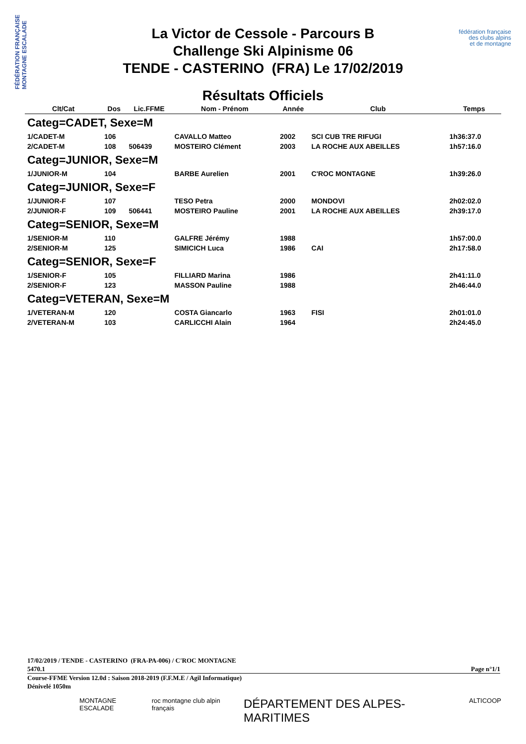FÉDÉRATION FRANÇAISE MONTAGNE ESCALADE
fédération française
des clubs alpins
et de montagne
La Victor de Cessole - Parcours B
Challenge Ski Alpinisme 06
TENDE - CASTERINO (FRA) Le 17/02/2019
Résultats Officiels
| Clt/Cat | Dos | Lic.FFME | Nom - Prénom | Année | Club | Temps |
| --- | --- | --- | --- | --- | --- | --- |
| Categ=CADET, Sexe=M | | | | | | |
| 1/CADET-M | 106 | | CAVALLO Matteo | 2002 | SCI CUB TRE RIFUGI | 1h36:37.0 |
| 2/CADET-M | 108 | 506439 | MOSTEIRO Clément | 2003 | LA ROCHE AUX ABEILLES | 1h57:16.0 |
| Categ=JUNIOR, Sexe=M | | | | | | |
| 1/JUNIOR-M | 104 | | BARBE Aurelien | 2001 | C'ROC MONTAGNE | 1h39:26.0 |
| Categ=JUNIOR, Sexe=F | | | | | | |
| 1/JUNIOR-F | 107 | | TESO Petra | 2000 | MONDOVI | 2h02:02.0 |
| 2/JUNIOR-F | 109 | 506441 | MOSTEIRO Pauline | 2001 | LA ROCHE AUX ABEILLES | 2h39:17.0 |
| Categ=SENIOR, Sexe=M | | | | | | |
| 1/SENIOR-M | 110 | | GALFRE Jérémy | 1988 | | 1h57:00.0 |
| 2/SENIOR-M | 125 | | SIMICICH Luca | 1986 | CAI | 2h17:58.0 |
| Categ=SENIOR, Sexe=F | | | | | | |
| 1/SENIOR-F | 105 | | FILLIARD Marina | 1986 | | 2h41:11.0 |
| 2/SENIOR-F | 123 | | MASSON Pauline | 1988 | | 2h46:44.0 |
| Categ=VETERAN, Sexe=M | | | | | | |
| 1/VETERAN-M | 120 | | COSTA Giancarlo | 1963 | FISI | 2h01:01.0 |
| 2/VETERAN-M | 103 | | CARLICCHI Alain | 1964 | | 2h24:45.0 |
17/02/2019 / TENDE - CASTERINO (FRA-PA-006) / C'ROC MONTAGNE
5470.1 Page n°1/1
Course-FFME Version 12.0d : Saison 2018-2019 (F.F.M.E / Agil Informatique)
Dénivelé 1050m
MONTAGNE ESCALADE roc montagne club alpin français DÉPARTEMENT DES ALPES-MARITIMES ALTICOOP